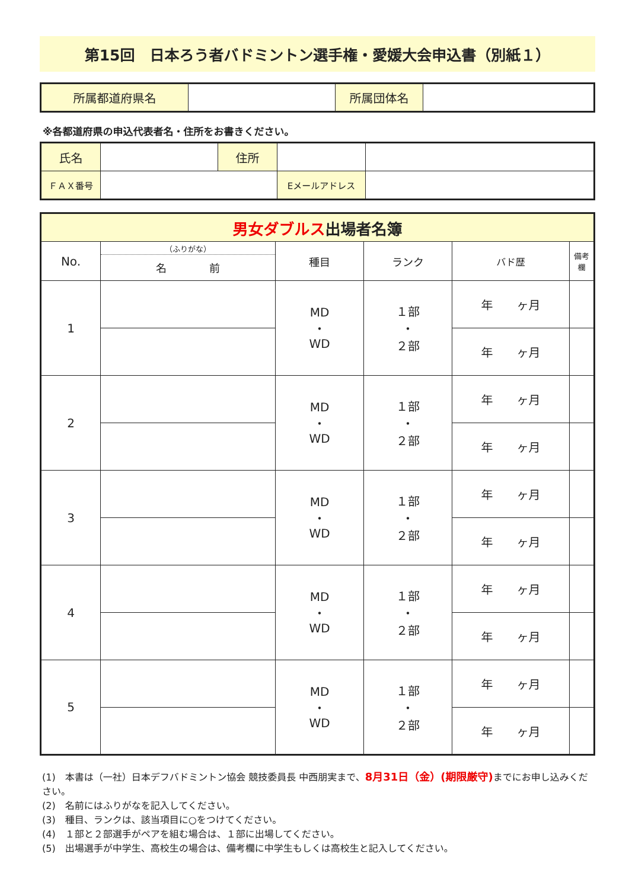第15回　日本ろう者バドミントン選手権・愛媛大会申込書（別紙１）
| 所属都道府県名 | | 所属団体名 | |
※各都道府県の申込代表者名・住所をお書きください。
| 氏名 | | 住所 | | |
| ＦＡＸ番号 | | | Eメールアドレス | |
| 男女ダブルス 出場者名簿 | | | | | |
| No. | （ふりがな） 名 前 | 種目 | ランク | バド歴 | 備考欄 |
| 1 | | MD ・ WD | １部 ・ ２部 | 年 ヶ月 | |
| | | | | 年 ヶ月 | |
| 2 | | MD ・ WD | １部 ・ ２部 | 年 ヶ月 | |
| | | | | 年 ヶ月 | |
| 3 | | MD ・ WD | １部 ・ ２部 | 年 ヶ月 | |
| | | | | 年 ヶ月 | |
| 4 | | MD ・ WD | １部 ・ ２部 | 年 ヶ月 | |
| | | | | 年 ヶ月 | |
| 5 | | MD ・ WD | １部 ・ ２部 | 年 ヶ月 | |
| | | | | 年 ヶ月 | |
(1)　本書は（一社）日本デフバドミントン協会 競技委員長 中西朋実まで、8月31日（金）(期限厳守) までにお申し込みください。
(2)　名前にはふりがなを記入してください。
(3)　種目、ランクは、該当項目に○をつけてください。
(4)　１部と２部選手がペアを組む場合は、１部に出場してください。
(5)　出場選手が中学生、高校生の場合は、備考欄に中学生もしくは高校生と記入してください。